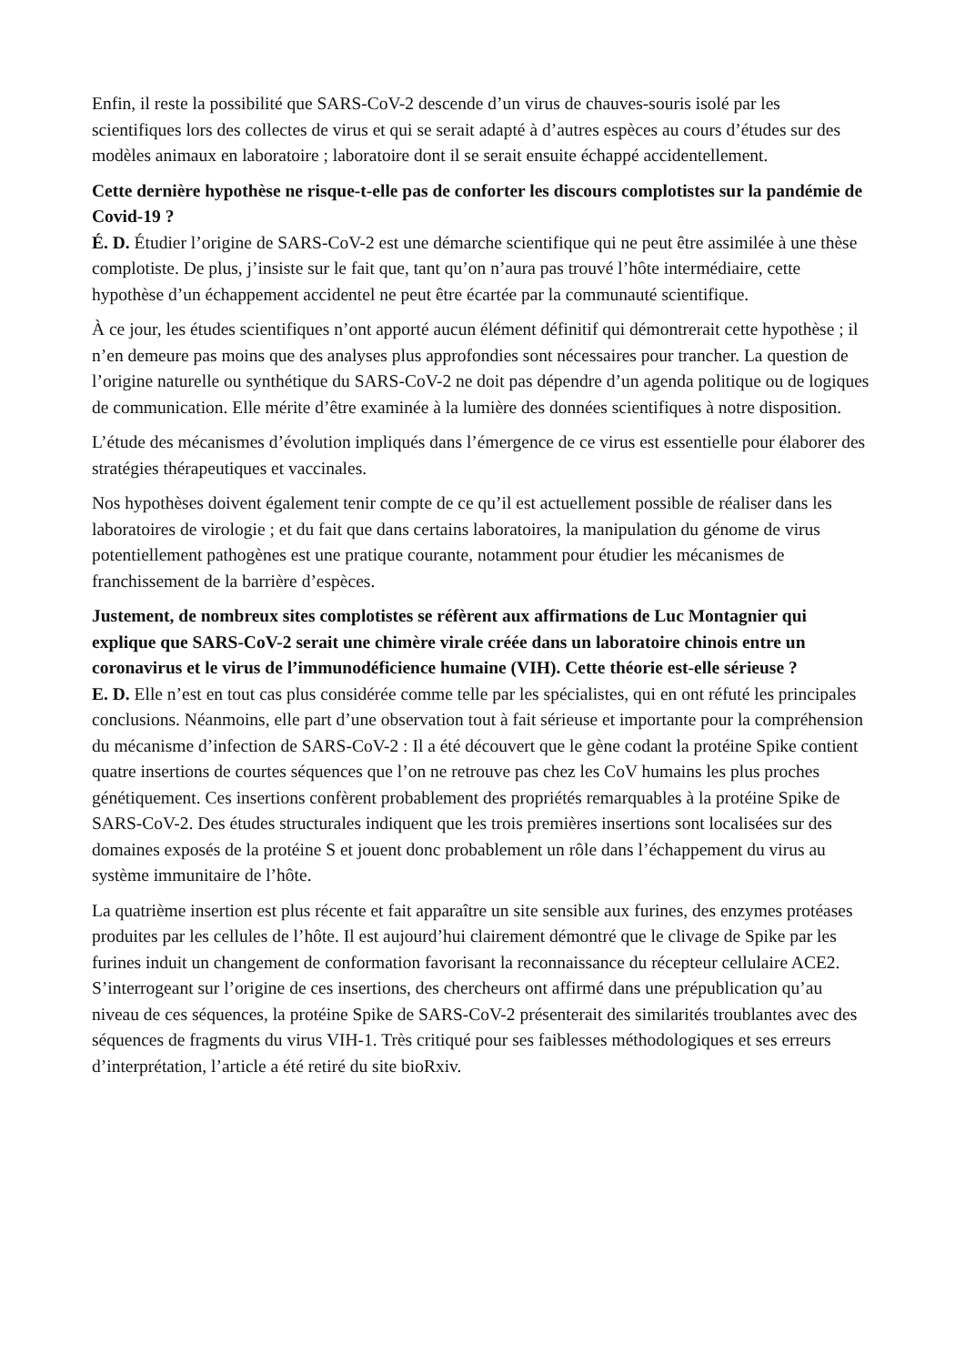Enfin, il reste la possibilité que SARS-CoV-2 descende d’un virus de chauves-souris isolé par les scientifiques lors des collectes de virus et qui se serait adapté à d’autres espèces au cours d’études sur des modèles animaux en laboratoire ; laboratoire dont il se serait ensuite échappé accidentellement.
Cette dernière hypothèse ne risque-t-elle pas de conforter les discours complotistes sur la pandémie de Covid-19 ?
É. D. Étudier l’origine de SARS-CoV-2 est une démarche scientifique qui ne peut être assimilée à une thèse complotiste. De plus, j’insiste sur le fait que, tant qu’on n’aura pas trouvé l’hôte intermédiaire, cette hypothèse d’un échappement accidentel ne peut être écartée par la communauté scientifique.
À ce jour, les études scientifiques n’ont apporté aucun élément définitif qui démontrerait cette hypothèse ; il n’en demeure pas moins que des analyses plus approfondies sont nécessaires pour trancher. La question de l’origine naturelle ou synthétique du SARS-CoV-2 ne doit pas dépendre d’un agenda politique ou de logiques de communication. Elle mérite d’être examinée à la lumière des données scientifiques à notre disposition.
L’étude des mécanismes d’évolution impliqués dans l’émergence de ce virus est essentielle pour élaborer des stratégies thérapeutiques et vaccinales.
Nos hypothèses doivent également tenir compte de ce qu’il est actuellement possible de réaliser dans les laboratoires de virologie ; et du fait que dans certains laboratoires, la manipulation du génome de virus potentiellement pathogènes est une pratique courante, notamment pour étudier les mécanismes de franchissement de la barrière d’espèces.
Justement, de nombreux sites complotistes se réfèrent aux affirmations de Luc Montagnier qui explique que SARS-CoV-2 serait une chimère virale créée dans un laboratoire chinois entre un coronavirus et le virus de l’immunodéficience humaine (VIH). Cette théorie est-elle sérieuse ?
E. D. Elle n’est en tout cas plus considérée comme telle par les spécialistes, qui en ont réfuté les principales conclusions. Néanmoins, elle part d’une observation tout à fait sérieuse et importante pour la compréhension du mécanisme d’infection de SARS-CoV-2 : Il a été découvert que le gène codant la protéine Spike contient quatre insertions de courtes séquences que l’on ne retrouve pas chez les CoV humains les plus proches génétiquement. Ces insertions confèrent probablement des propriétés remarquables à la protéine Spike de SARS-CoV-2. Des études structurales indiquent que les trois premières insertions sont localisées sur des domaines exposés de la protéine S et jouent donc probablement un rôle dans l’échappement du virus au système immunitaire de l’hôte.
La quatrième insertion est plus récente et fait apparaître un site sensible aux furines, des enzymes protéases produites par les cellules de l’hôte. Il est aujourd’hui clairement démontré que le clivage de Spike par les furines induit un changement de conformation favorisant la reconnaissance du récepteur cellulaire ACE2. S’interrogeant sur l’origine de ces insertions, des chercheurs ont affirmé dans une prépublication qu’au niveau de ces séquences, la protéine Spike de SARS-CoV-2 présenterait des similarités troublantes avec des séquences de fragments du virus VIH-1. Très critiqué pour ses faiblesses méthodologiques et ses erreurs d’interprétation, l’article a été retiré du site bioRxiv.